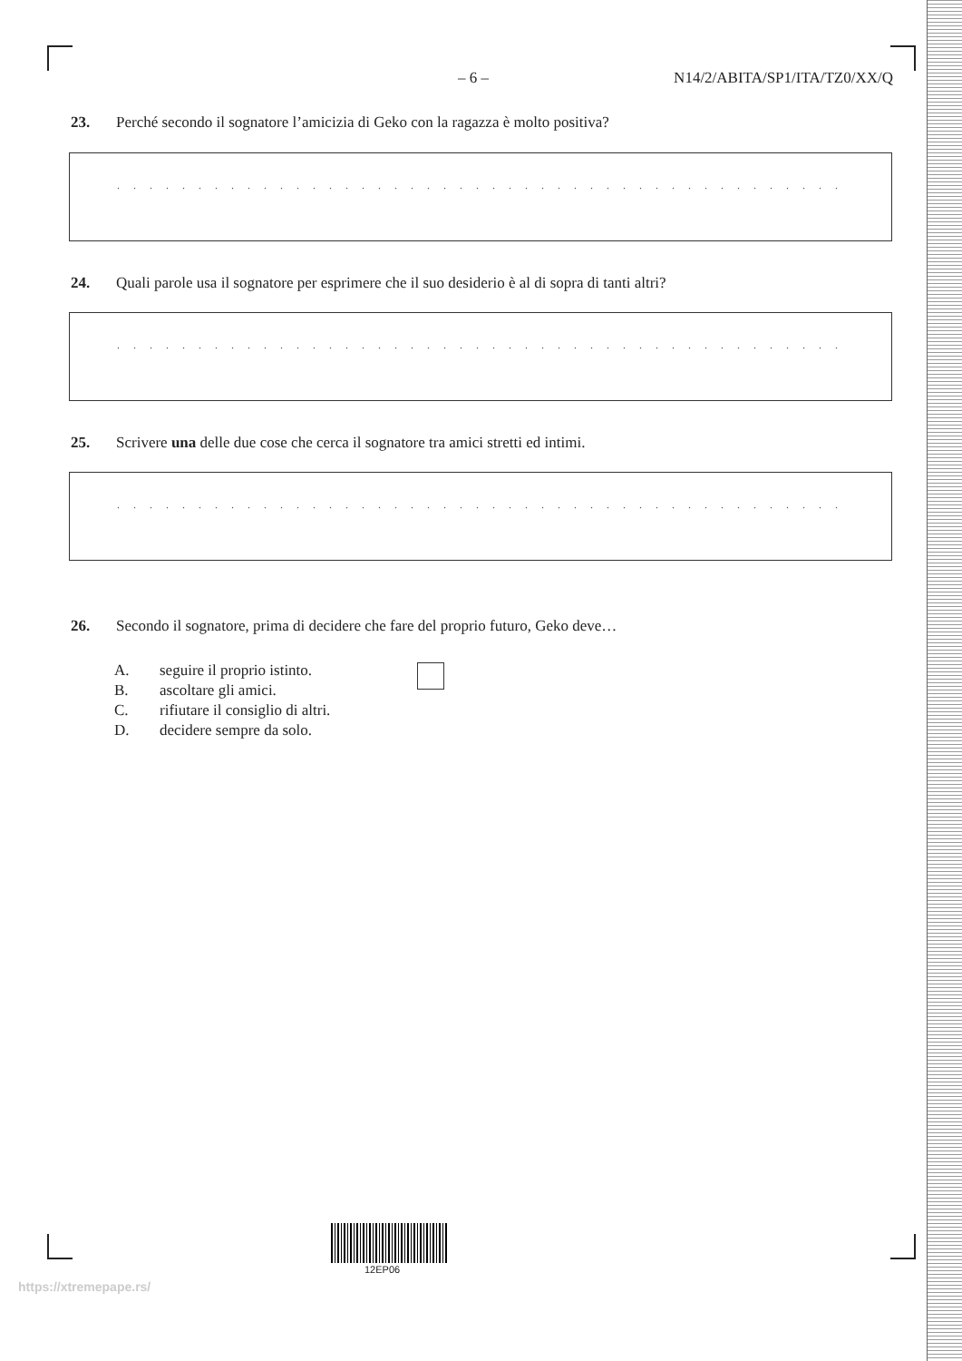– 6 – N14/2/ABITA/SP1/ITA/TZ0/XX/Q
23. Perché secondo il sognatore l’amicizia di Geko con la ragazza è molto positiva?
. . . . . . . . . . . . . . . . . . . . . . . . . . . . . . . . . . . . . . . . . . . . . . . . . . . . . . . . . . . . . . . . . . . . . . . . . . . . . . . .
24. Quali parole usa il sognatore per esprimere che il suo desiderio è al di sopra di tanti altri?
. . . . . . . . . . . . . . . . . . . . . . . . . . . . . . . . . . . . . . . . . . . . . . . . . . . . . . . . . . . . . . . . . . . . . . . . . . . . . . . .
25. Scrivere una delle due cose che cerca il sognatore tra amici stretti ed intimi.
. . . . . . . . . . . . . . . . . . . . . . . . . . . . . . . . . . . . . . . . . . . . . . . . . . . . . . . . . . . . . . . . . . . . . . . . . . . . . . . .
26. Secondo il sognatore, prima di decidere che fare del proprio futuro, Geko deve…
A. seguire il proprio istinto.
B. ascoltare gli amici.
C. rifiutare il consiglio di altri.
D. decidere sempre da solo.
12EP06
https://xtremepape.rs/